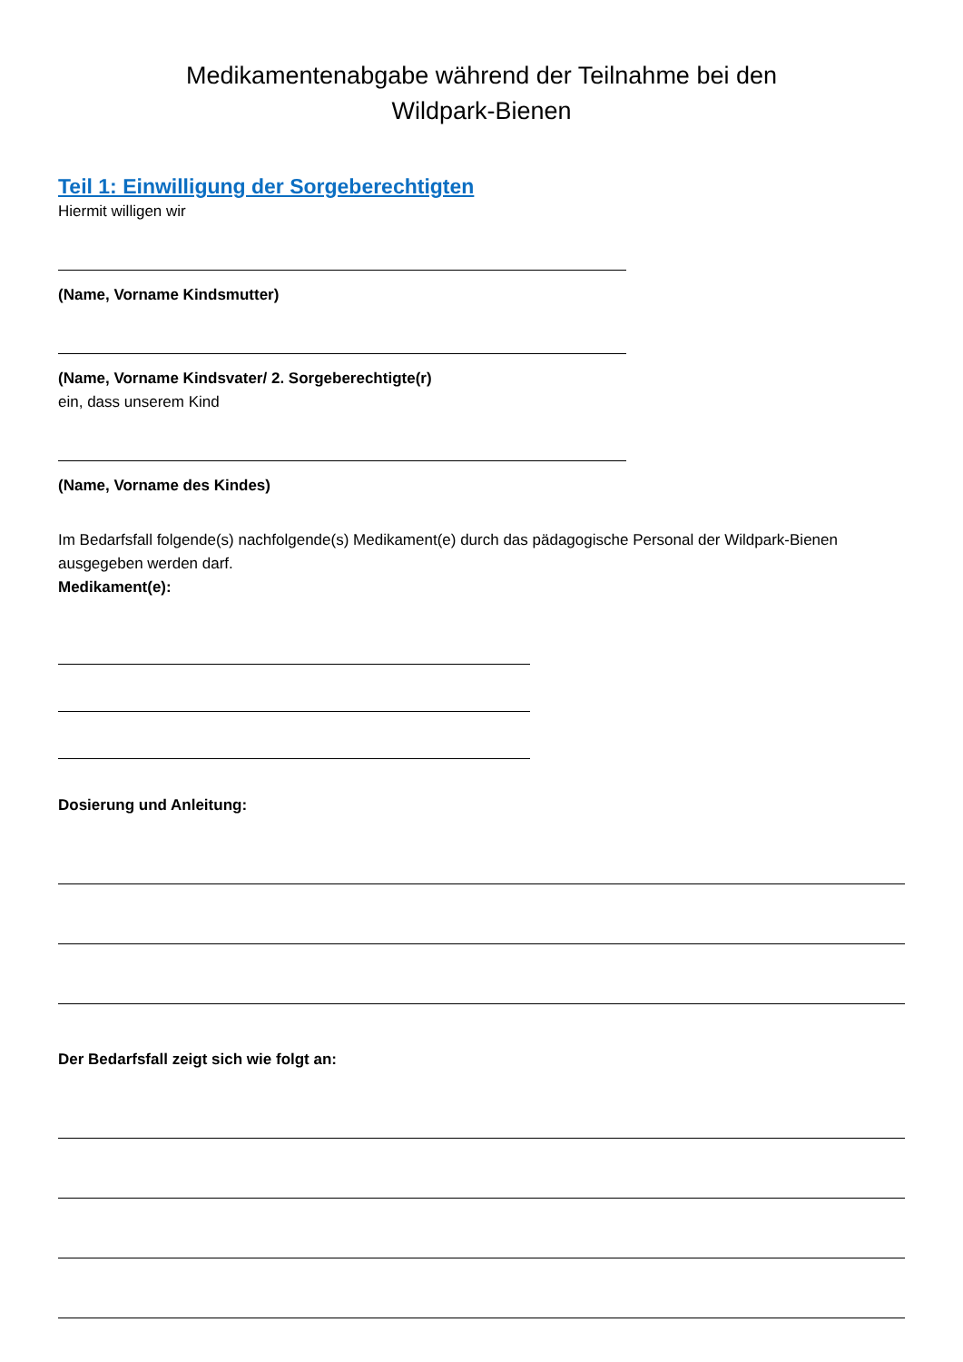Medikamentenabgabe während der Teilnahme bei den
Wildpark-Bienen
Teil 1: Einwilligung der Sorgeberechtigten
Hiermit willigen wir
(Name, Vorname Kindsmutter)
(Name, Vorname Kindsvater/ 2. Sorgeberechtigte(r)
ein, dass unserem Kind
(Name, Vorname des Kindes)
Im Bedarfsfall folgende(s) nachfolgende(s) Medikament(e) durch das pädagogische Personal der Wildpark-Bienen ausgegeben werden darf.
Medikament(e):
Dosierung und Anleitung:
Der Bedarfsfall zeigt sich wie folgt an: